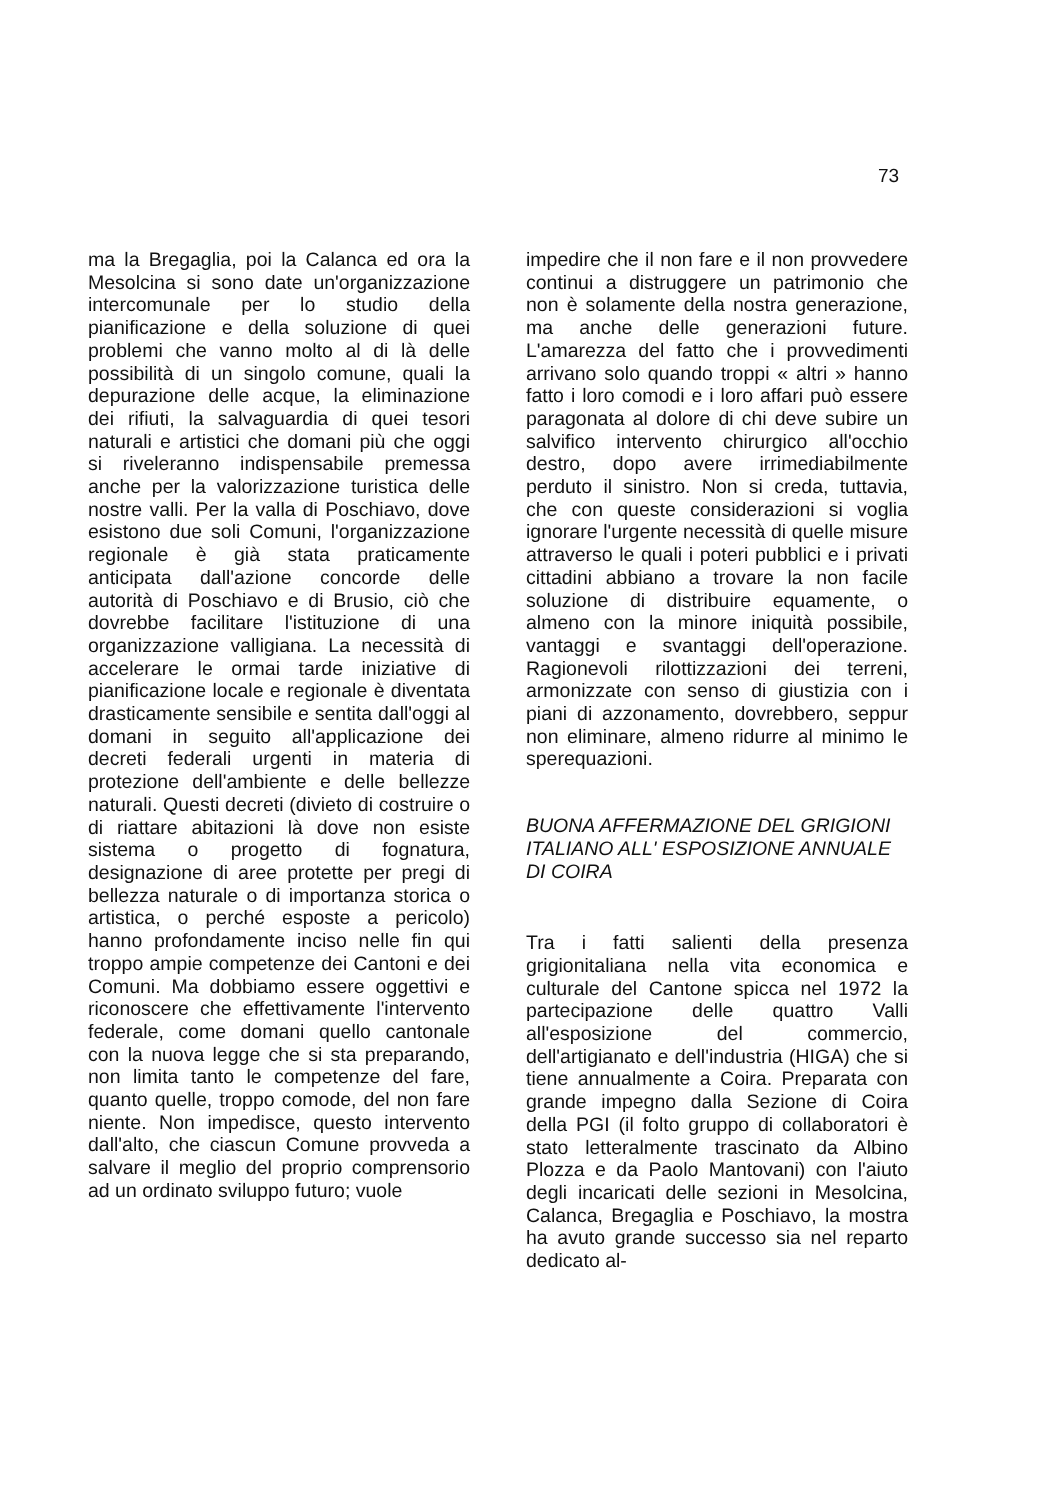73
ma la Bregaglia, poi la Calanca ed ora la Mesolcina si sono date un'organizzazione intercomunale per lo studio della pianificazione e della soluzione di quei problemi che vanno molto al di là delle possibilità di un singolo comune, quali la depurazione delle acque, la eliminazione dei rifiuti, la salvaguardia di quei tesori naturali e artistici che domani più che oggi si riveleranno indispensabile premessa anche per la valorizzazione turistica delle nostre valli. Per la valla di Poschiavo, dove esistono due soli Comuni, l'organizzazione regionale è già stata praticamente anticipata dall'azione concorde delle autorità di Poschiavo e di Brusio, ciò che dovrebbe facilitare l'istituzione di una organizzazione valligiana. La necessità di accelerare le ormai tarde iniziative di pianificazione locale e regionale è diventata drasticamente sensibile e sentita dall'oggi al domani in seguito all'applicazione dei decreti federali urgenti in materia di protezione dell'ambiente e delle bellezze naturali. Questi decreti (divieto di costruire o di riattare abitazioni là dove non esiste sistema o progetto di fognatura, designazione di aree protette per pregi di bellezza naturale o di importanza storica o artistica, o perché esposte a pericolo) hanno profondamente inciso nelle fin qui troppo ampie competenze dei Cantoni e dei Comuni. Ma dobbiamo essere oggettivi e riconoscere che effettivamente l'intervento federale, come domani quello cantonale con la nuova legge che si sta preparando, non limita tanto le competenze del fare, quanto quelle, troppo comode, del non fare niente. Non impedisce, questo intervento dall'alto, che ciascun Comune provveda a salvare il meglio del proprio comprensorio ad un ordinato sviluppo futuro; vuole
impedire che il non fare e il non provvedere continui a distruggere un patrimonio che non è solamente della nostra generazione, ma anche delle generazioni future. L'amarezza del fatto che i provvedimenti arrivano solo quando troppi « altri » hanno fatto i loro comodi e i loro affari può essere paragonata al dolore di chi deve subire un salvifico intervento chirurgico all'occhio destro, dopo avere irrimediabilmente perduto il sinistro. Non si creda, tuttavia, che con queste considerazioni si voglia ignorare l'urgente necessità di quelle misure attraverso le quali i poteri pubblici e i privati cittadini abbiano a trovare la non facile soluzione di distribuire equamente, o almeno con la minore iniquità possibile, vantaggi e svantaggi dell'operazione. Ragionevoli rilottizzazioni dei terreni, armonizzate con senso di giustizia con i piani di azzonamento, dovrebbero, seppur non eliminare, almeno ridurre al minimo le sperequazioni.
BUONA AFFERMAZIONE DEL GRIGIONI ITALIANO ALL' ESPOSIZIONE ANNUALE DI COIRA
Tra i fatti salienti della presenza grigionitaliana nella vita economica e culturale del Cantone spicca nel 1972 la partecipazione delle quattro Valli all'esposizione del commercio, dell'artigianato e dell'industria (HIGA) che si tiene annualmente a Coira. Preparata con grande impegno dalla Sezione di Coira della PGI (il folto gruppo di collaboratori è stato letteralmente trascinato da Albino Plozza e da Paolo Mantovani) con l'aiuto degli incaricati delle sezioni in Mesolcina, Calanca, Bregaglia e Poschiavo, la mostra ha avuto grande successo sia nel reparto dedicato al-